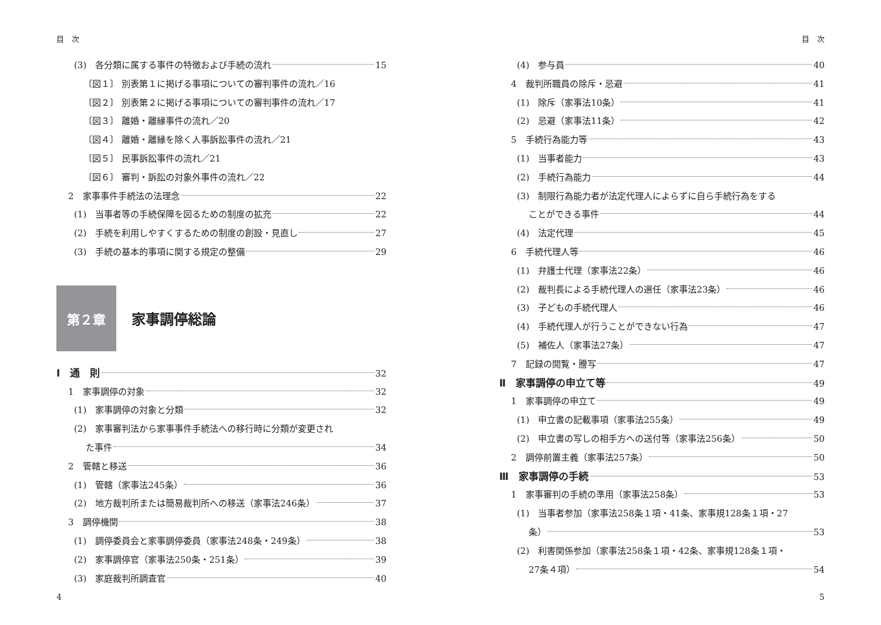目　次
(3)　各分類に属する事件の特徴および手続の流れ 15
〔図１〕 別表第１に掲げる事項についての審判事件の流れ／16
〔図２〕 別表第２に掲げる事項についての審判事件の流れ／17
〔図３〕 離婚・離縁事件の流れ／20
〔図４〕 離婚・離縁を除く人事訴訟事件の流れ／21
〔図５〕 民事訴訟事件の流れ／21
〔図６〕 審判・訴訟の対象外事件の流れ／22
2　家事事件手続法の法理念 22
(1)　当事者等の手続保障を図るための制度の拡充 22
(2)　手続を利用しやすくするための制度の創設・見直し 27
(3)　手続の基本的事項に関する規定の整備 29
第２章
家事調停総論
Ⅰ　通　則 32
1　家事調停の対象 32
(1)　家事調停の対象と分類 32
(2)　家事審判法から家事事件手続法への移行時に分類が変更され
た事件 34
2　管轄と移送 36
(1)　管轄（家事法245条） 36
(2)　地方裁判所または簡易裁判所への移送（家事法246条） 37
3　調停機関 38
(1)　調停委員会と家事調停委員（家事法248条・249条） 38
(2)　家事調停官（家事法250条・251条） 39
(3)　家庭裁判所調査官 40
4
目　次
(4)　参与員 40
4　裁判所職員の除斥・忌避 41
(1)　除斥（家事法10条） 41
(2)　忌避（家事法11条） 42
5　手続行為能力等 43
(1)　当事者能力 43
(2)　手続行為能力 44
(3)　制限行為能力者が法定代理人によらずに自ら手続行為をする
ことができる事件 44
(4)　法定代理 45
6　手続代理人等 46
(1)　弁護士代理（家事法22条） 46
(2)　裁判長による手続代理人の選任（家事法23条） 46
(3)　子どもの手続代理人 46
(4)　手続代理人が行うことができない行為 47
(5)　補佐人（家事法27条） 47
7　記録の閲覧・謄写 47
Ⅱ　家事調停の申立て等 49
1　家事調停の申立て 49
(1)　申立書の記載事項（家事法255条） 49
(2)　申立書の写しの相手方への送付等（家事法256条） 50
2　調停前置主義（家事法257条） 50
Ⅲ　家事調停の手続 53
1　家事審判の手続の準用（家事法258条） 53
(1)　当事者参加（家事法258条１項・41条、家事規128条１項・27
条） 53
(2)　利害関係参加（家事法258条１項・42条、家事規128条１項・
27条４項） 54
5